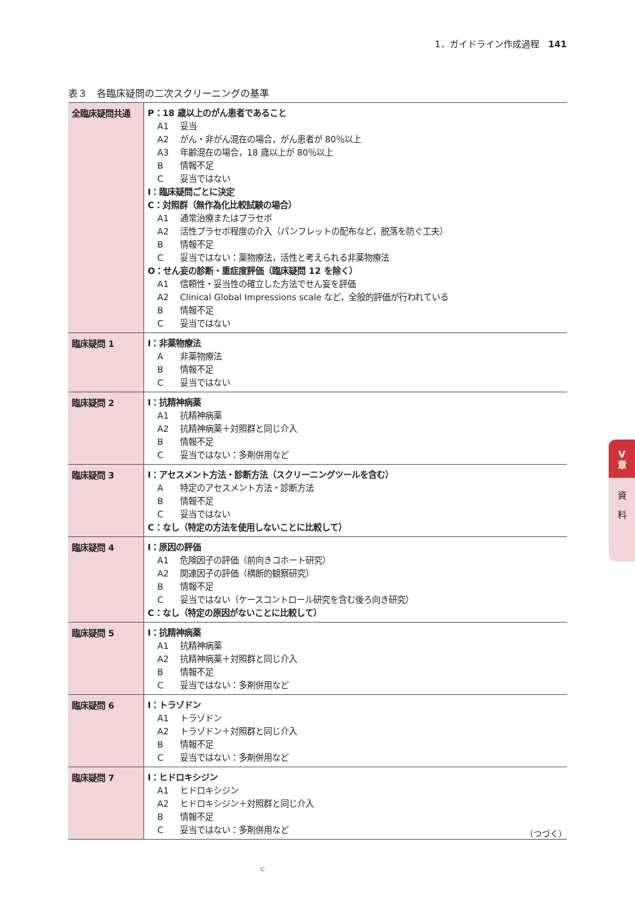1．ガイドライン作成過程　141
表３　各臨床疑問の二次スクリーニングの基準
| 全臨床疑問共通 | P：18 歳以上のがん患者であること A1 妥当 A2 がん・非がん混在の場合，がん患者が 80％以上 A3 年齢混在の場合，18 歳以上が 80％以上 B 情報不足 C 妥当ではない I：臨床疑問ごとに決定 C：対照群（無作為化比較試験の場合） A1 通常治療またはプラセボ A2 活性プラセボ程度の介入（パンフレットの配布など，脱落を防ぐ工夫） B 情報不足 C 妥当ではない：薬物療法，活性と考えられる非薬物療法 O：せん妄の診断・重症度評価（臨床疑問 12 を除く） A1 信頼性・妥当性の確立した方法でせん妄を評価 A2 Clinical Global Impressions scale など，全般的評価が行われている B 情報不足 C 妥当ではない |
| 臨床疑問 1 | I：非薬物療法 A 非薬物療法 B 情報不足 C 妥当ではない |
| 臨床疑問 2 | I：抗精神病薬 A1 抗精神病薬 A2 抗精神病薬＋対照群と同じ介入 B 情報不足 C 妥当ではない：多剤併用など |
| 臨床疑問 3 | I：アセスメント方法・診断方法（スクリーニングツールを含む） A 特定のアセスメント方法・診断方法 B 情報不足 C 妥当ではない C：なし（特定の方法を使用しないことに比較して） |
| 臨床疑問 4 | I：原因の評価 A1 危険因子の評価（前向きコホート研究） A2 関連因子の評価（横断的観察研究） B 情報不足 C 妥当ではない（ケースコントロール研究を含む後ろ向き研究） C：なし（特定の原因がないことに比較して） |
| 臨床疑問 5 | I：抗精神病薬 A1 抗精神病薬 A2 抗精神病薬＋対照群と同じ介入 B 情報不足 C 妥当ではない：多剤併用など |
| 臨床疑問 6 | I：トラゾドン A1 トラゾドン A2 トラゾドン＋対照群と同じ介入 B 情報不足 C 妥当ではない：多剤併用など |
| 臨床疑問 7 | I：ヒドロキシジン A1 ヒドロキシジン A2 ヒドロキシジン＋対照群と同じ介入 B 情報不足 C 妥当ではない：多剤併用など |
（つづく）
V
章
資
料
©